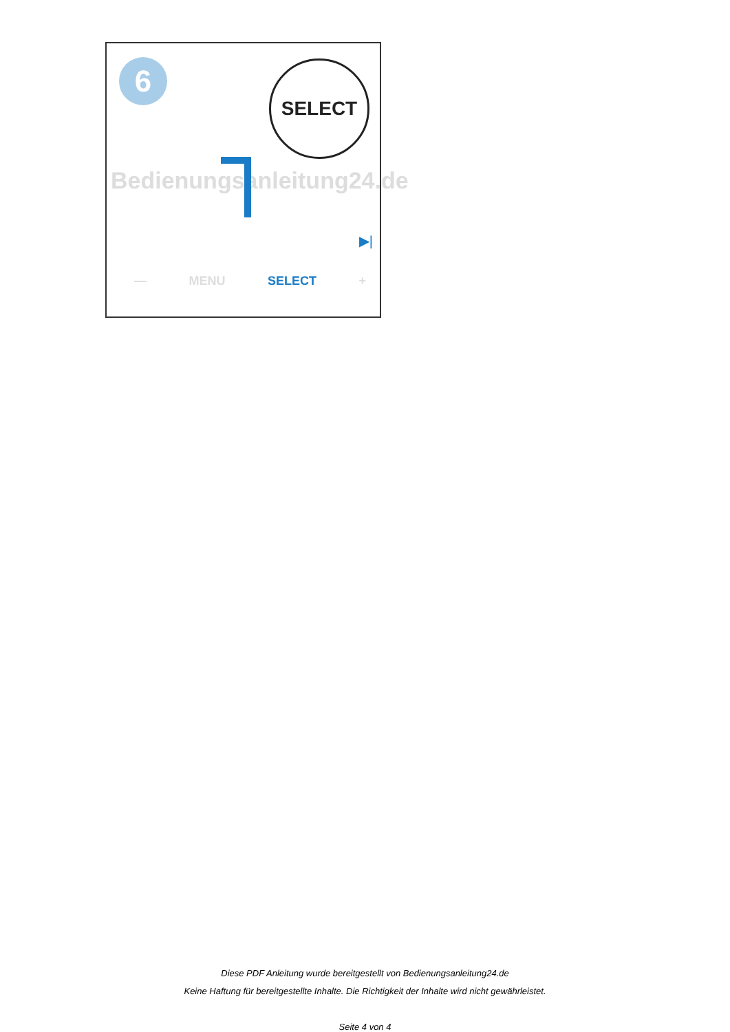6 SELECT
Bedienungsanleitung24.de
▶|
— MENU SELECT +
Diese PDF Anleitung wurde bereitgestellt von Bedienungsanleitung24.de
Keine Haftung für bereitgestellte Inhalte. Die Richtigkeit der Inhalte wird nicht gewährleistet.
Seite 4 von 4